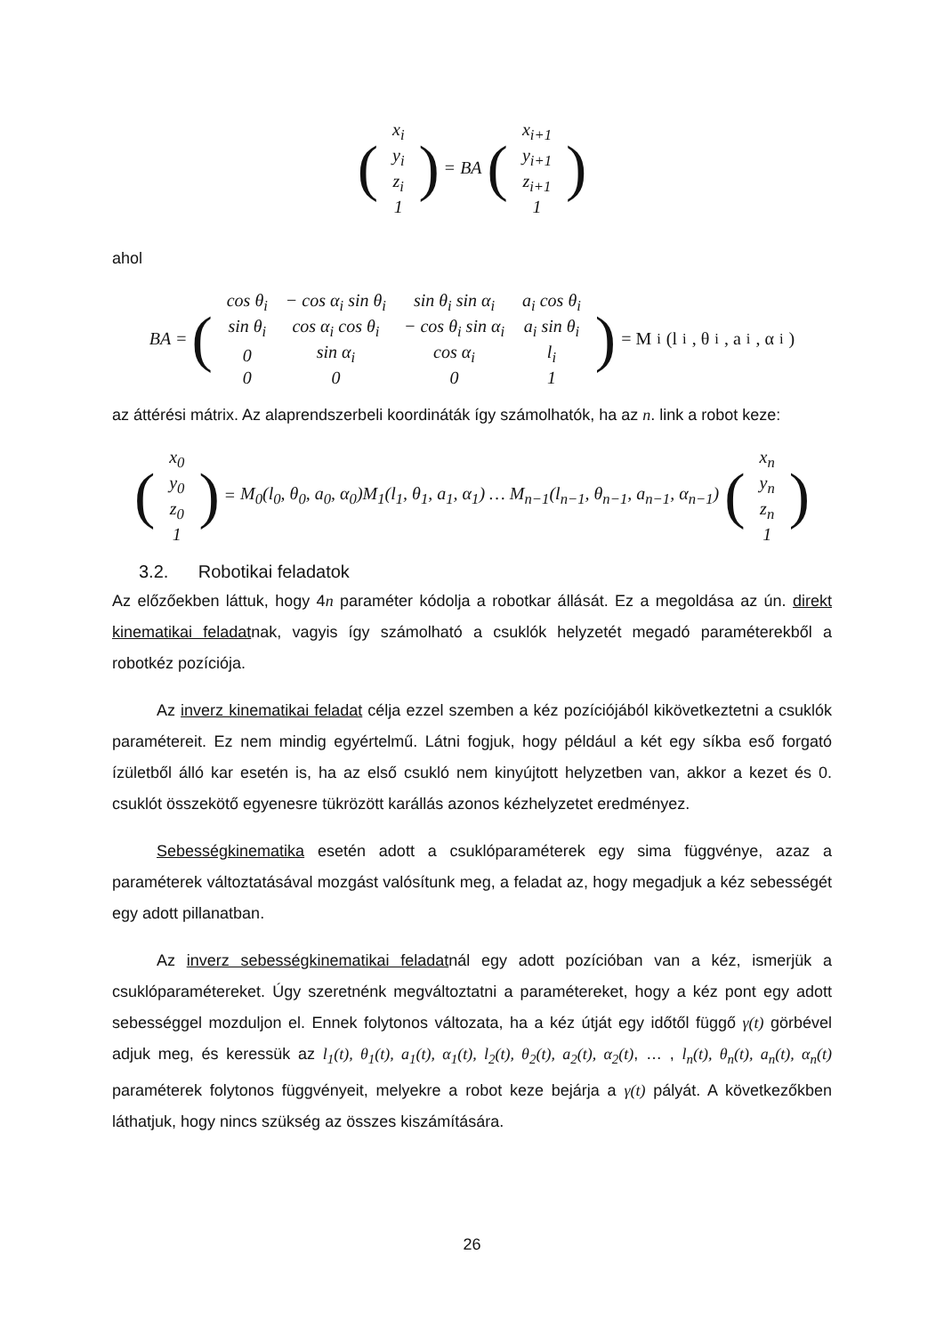(
| x<sub>i</sub> |
| y<sub>i</sub> |
| z<sub>i</sub> |
| 1 |
) = BA (
| x<sub>i+1</sub> |
| y<sub>i+1</sub> |
| z<sub>i+1</sub> |
| 1 |
)
ahol
BA = (
| cos θ<sub>i</sub> | − cos α<sub>i</sub> sin θ<sub>i</sub> | sin θ<sub>i</sub> sin α<sub>i</sub> | a<sub>i</sub> cos θ<sub>i</sub> |
| sin θ<sub>i</sub> | cos α<sub>i</sub> cos θ<sub>i</sub> | − cos θ<sub>i</sub> sin α<sub>i</sub> | a<sub>i</sub> sin θ<sub>i</sub> |
| 0 | sin α<sub>i</sub> | cos α<sub>i</sub> | l<sub>i</sub> |
| 0 | 0 | 0 | 1 |
) = M<sub>i</sub>(l<sub>i</sub>, θ<sub>i</sub>, a<sub>i</sub>, α<sub>i</sub>)
az áttérési mátrix. Az alaprendszerbeli koordináták így számolhatók, ha az n. link a robot keze:
(
| x<sub>0</sub> |
| y<sub>0</sub> |
| z<sub>0</sub> |
| 1 |
) = M<sub>0</sub>(l<sub>0</sub>, θ<sub>0</sub>, a<sub>0</sub>, α<sub>0</sub>)M<sub>1</sub>(l<sub>1</sub>, θ<sub>1</sub>, a<sub>1</sub>, α<sub>1</sub>) … M<sub>n−1</sub>(l<sub>n−1</sub>, θ<sub>n−1</sub>, a<sub>n−1</sub>, α<sub>n−1</sub>) (
| x<sub>n</sub> |
| y<sub>n</sub> |
| z<sub>n</sub> |
| 1 |
)
3.2. Robotikai feladatok
Az előzőekben láttuk, hogy 4n paraméter kódolja a robotkar állását. Ez a megoldása az ún. direkt kinematikai feladatnak, vagyis így számolható a csuklók helyzetét megadó paraméterekből a robotkéz pozíciója.
Az inverz kinematikai feladat célja ezzel szemben a kéz pozíciójából kikövetkeztetni a csuklók paramétereit. Ez nem mindig egyértelmű. Látni fogjuk, hogy például a két egy síkba eső forgató ízületből álló kar esetén is, ha az első csukló nem kinyújtott helyzetben van, akkor a kezet és 0. csuklót összekötő egyenesre tükrözött karállás azonos kézhelyzetet eredményez.
Sebességkinematika esetén adott a csuklóparaméterek egy sima függvénye, azaz a paraméterek változtatásával mozgást valósítunk meg, a feladat az, hogy megadjuk a kéz sebességét egy adott pillanatban.
Az inverz sebességkinematikai feladatnál egy adott pozícióban van a kéz, ismerjük a csuklóparamétereket. Úgy szeretnénk megváltoztatni a paramétereket, hogy a kéz pont egy adott sebességgel mozduljon el. Ennek folytonos változata, ha a kéz útját egy időtől függő γ(t) görbével adjuk meg, és keressük az l<sub>1</sub>(t), θ<sub>1</sub>(t), a<sub>1</sub>(t), α<sub>1</sub>(t), l<sub>2</sub>(t), θ<sub>2</sub>(t), a<sub>2</sub>(t), α<sub>2</sub>(t), … , l<sub>n</sub>(t), θ<sub>n</sub>(t), a<sub>n</sub>(t), α<sub>n</sub>(t) paraméterek folytonos függvényeit, melyekre a robot keze bejárja a γ(t) pályát. A következőkben láthatjuk, hogy nincs szükség az összes kiszámítására.
26